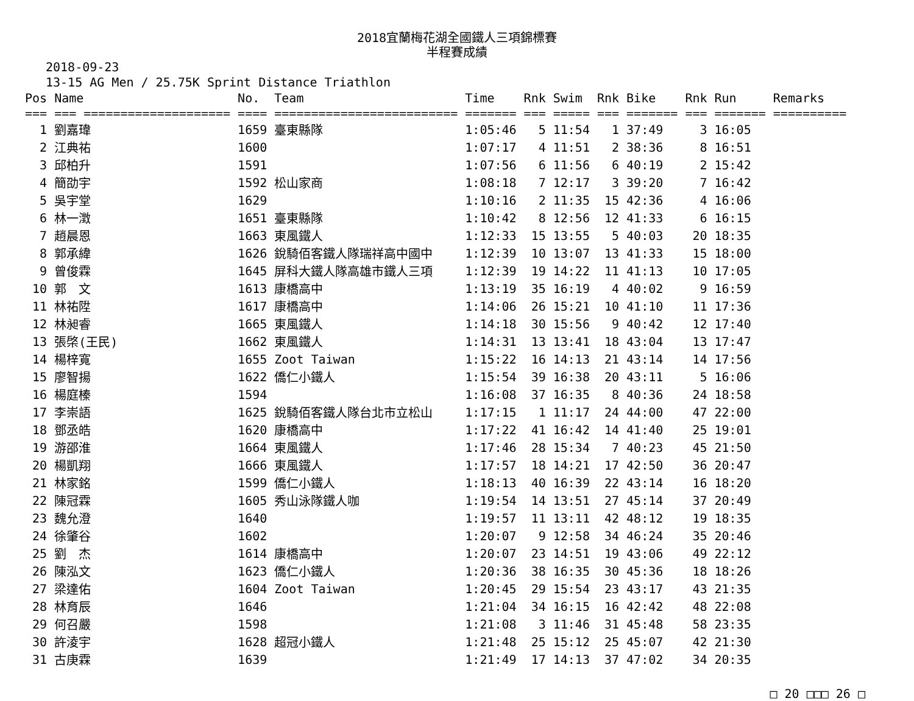2018宜蘭梅花湖全國鐵人三項錦標賽
半程賽成績
2018-09-23
13-15 AG Men / 25.75K Sprint Distance Triathlon
| Pos | Name | No. | Team | Time | Rnk | Swim | Rnk | Bike | Rnk | Run | Remarks |
| --- | --- | --- | --- | --- | --- | --- | --- | --- | --- | --- | --- |
| === | === ==================== | ==== | ========================= | ======= | === | ===== | === | ======= | === | ======= | ========== |
| 1 | 劉嘉瑋 | 1659 | 臺東縣隊 | 1:05:46 | 5 | 11:54 | 1 | 37:49 | 3 | 16:05 | |
| 2 | 江典祐 | 1600 | | 1:07:17 | 4 | 11:51 | 2 | 38:36 | 8 | 16:51 | |
| 3 | 邱柏升 | 1591 | | 1:07:56 | 6 | 11:56 | 6 | 40:19 | 2 | 15:42 | |
| 4 | 簡劭宇 | 1592 | 松山家商 | 1:08:18 | 7 | 12:17 | 3 | 39:20 | 7 | 16:42 | |
| 5 | 吳宇堂 | 1629 | | 1:10:16 | 2 | 11:35 | 15 | 42:36 | 4 | 16:06 | |
| 6 | 林一澂 | 1651 | 臺東縣隊 | 1:10:42 | 8 | 12:56 | 12 | 41:33 | 6 | 16:15 | |
| 7 | 趙晨恩 | 1663 | 東風鐵人 | 1:12:33 | 15 | 13:55 | 5 | 40:03 | 20 | 18:35 | |
| 8 | 郭承緯 | 1626 | 銳騎佰客鐵人隊瑞祥高中國中 | 1:12:39 | 10 | 13:07 | 13 | 41:33 | 15 | 18:00 | |
| 9 | 曾俊霖 | 1645 | 屏科大鐵人隊高雄市鐵人三項 | 1:12:39 | 19 | 14:22 | 11 | 41:13 | 10 | 17:05 | |
| 10 | 郭 文 | 1613 | 康橋高中 | 1:13:19 | 35 | 16:19 | 4 | 40:02 | 9 | 16:59 | |
| 11 | 林祐陞 | 1617 | 康橋高中 | 1:14:06 | 26 | 15:21 | 10 | 41:10 | 11 | 17:36 | |
| 12 | 林昶睿 | 1665 | 東風鐵人 | 1:14:18 | 30 | 15:56 | 9 | 40:42 | 12 | 17:40 | |
| 13 | 張棨(王民) | 1662 | 東風鐵人 | 1:14:31 | 13 | 13:41 | 18 | 43:04 | 13 | 17:47 | |
| 14 | 楊梓寬 | 1655 | Zoot Taiwan | 1:15:22 | 16 | 14:13 | 21 | 43:14 | 14 | 17:56 | |
| 15 | 廖智揚 | 1622 | 僑仁小鐵人 | 1:15:54 | 39 | 16:38 | 20 | 43:11 | 5 | 16:06 | |
| 16 | 楊庭榛 | 1594 | | 1:16:08 | 37 | 16:35 | 8 | 40:36 | 24 | 18:58 | |
| 17 | 李崇語 | 1625 | 銳騎佰客鐵人隊台北市立松山 | 1:17:15 | 1 | 11:17 | 24 | 44:00 | 47 | 22:00 | |
| 18 | 鄧丞皓 | 1620 | 康橋高中 | 1:17:22 | 41 | 16:42 | 14 | 41:40 | 25 | 19:01 | |
| 19 | 游邵淮 | 1664 | 東風鐵人 | 1:17:46 | 28 | 15:34 | 7 | 40:23 | 45 | 21:50 | |
| 20 | 楊凱翔 | 1666 | 東風鐵人 | 1:17:57 | 18 | 14:21 | 17 | 42:50 | 36 | 20:47 | |
| 21 | 林家銘 | 1599 | 僑仁小鐵人 | 1:18:13 | 40 | 16:39 | 22 | 43:14 | 16 | 18:20 | |
| 22 | 陳冠霖 | 1605 | 秀山泳隊鐵人咖 | 1:19:54 | 14 | 13:51 | 27 | 45:14 | 37 | 20:49 | |
| 23 | 魏允澄 | 1640 | | 1:19:57 | 11 | 13:11 | 42 | 48:12 | 19 | 18:35 | |
| 24 | 徐肇谷 | 1602 | | 1:20:07 | 9 | 12:58 | 34 | 46:24 | 35 | 20:46 | |
| 25 | 劉 杰 | 1614 | 康橋高中 | 1:20:07 | 23 | 14:51 | 19 | 43:06 | 49 | 22:12 | |
| 26 | 陳泓文 | 1623 | 僑仁小鐵人 | 1:20:36 | 38 | 16:35 | 30 | 45:36 | 18 | 18:26 | |
| 27 | 梁達佑 | 1604 | Zoot Taiwan | 1:20:45 | 29 | 15:54 | 23 | 43:17 | 43 | 21:35 | |
| 28 | 林育辰 | 1646 | | 1:21:04 | 34 | 16:15 | 16 | 42:42 | 48 | 22:08 | |
| 29 | 何召嚴 | 1598 | | 1:21:08 | 3 | 11:46 | 31 | 45:48 | 58 | 23:35 | |
| 30 | 許淩宇 | 1628 | 超冠小鐵人 | 1:21:48 | 25 | 15:12 | 25 | 45:07 | 42 | 21:30 | |
| 31 | 古庚霖 | 1639 | | 1:21:49 | 17 | 14:13 | 37 | 47:02 | 34 | 20:35 | |
□ 20 □□□ 26 □